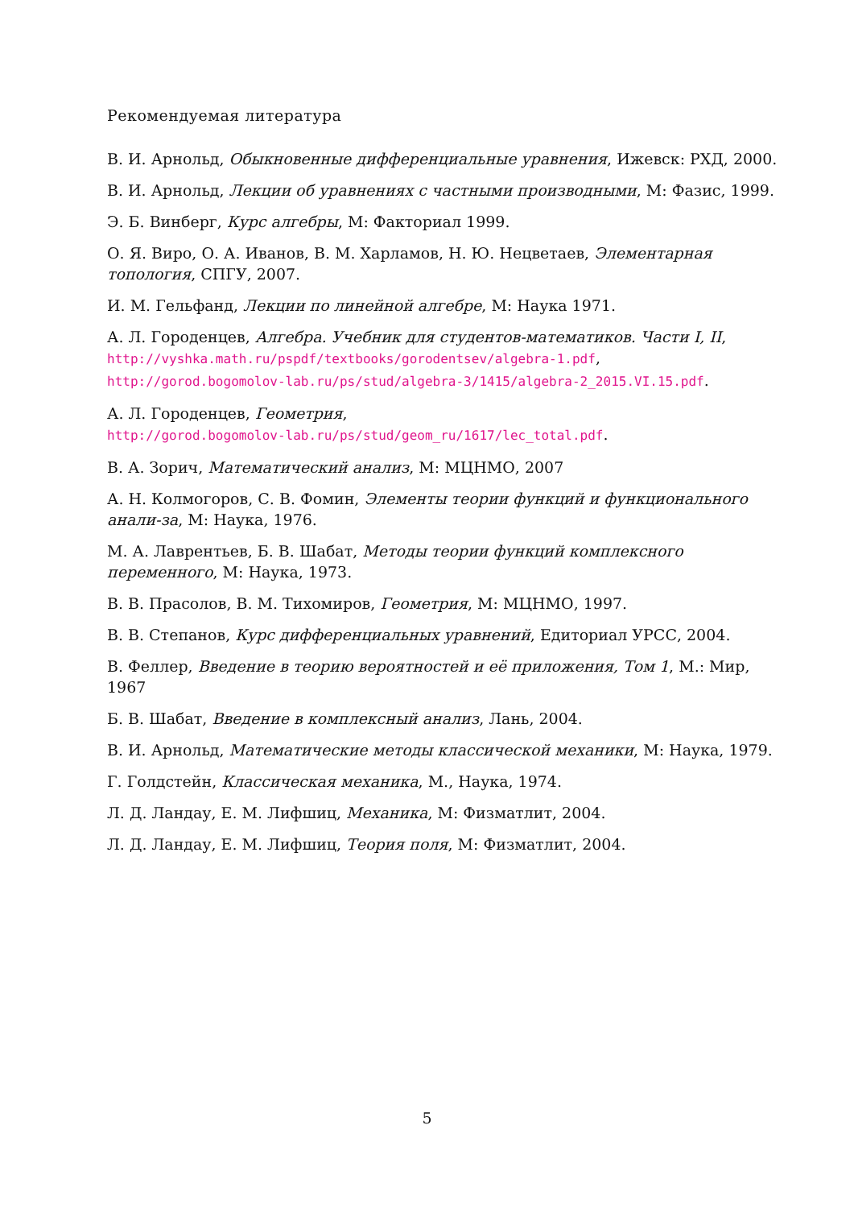Рекомендуемая литература
В. И. Арнольд, Обыкновенные дифференциальные уравнения, Ижевск: РХД, 2000.
В. И. Арнольд, Лекции об уравнениях с частными производными, М: Фазис, 1999.
Э. Б. Винберг, Курс алгебры, М: Факториал 1999.
О. Я. Виро, О. А. Иванов, В. М. Харламов, Н. Ю. Нецветаев, Элементарная топология, СПГУ, 2007.
И. М. Гельфанд, Лекции по линейной алгебре, М: Наука 1971.
А. Л. Городенцев, Алгебра. Учебник для студентов-математиков. Части I, II,
http://vyshka.math.ru/pspdf/textbooks/gorodentsev/algebra-1.pdf,
http://gorod.bogomolov-lab.ru/ps/stud/algebra-3/1415/algebra-2_2015.VI.15.pdf.
А. Л. Городенцев, Геометрия,
http://gorod.bogomolov-lab.ru/ps/stud/geom_ru/1617/lec_total.pdf.
В. А. Зорич, Математический анализ, М: МЦНМО, 2007
А. Н. Колмогоров, С. В. Фомин, Элементы теории функций и функционального анали-за, М: Наука, 1976.
М. А. Лаврентьев, Б. В. Шабат, Методы теории функций комплексного переменного, М: Наука, 1973.
В. В. Прасолов, В. М. Тихомиров, Геометрия, М: МЦНМО, 1997.
В. В. Степанов, Курс дифференциальных уравнений, Едиториал УРСС, 2004.
В. Феллер, Введение в теорию вероятностей и её приложения, Том 1, М.: Мир, 1967
Б. В. Шабат, Введение в комплексный анализ, Лань, 2004.
В. И. Арнольд, Математические методы классической механики, М: Наука, 1979.
Г. Голдстейн, Классическая механика, М., Наука, 1974.
Л. Д. Ландау, Е. М. Лифшиц, Механика, М: Физматлит, 2004.
Л. Д. Ландау, Е. М. Лифшиц, Теория поля, М: Физматлит, 2004.
5